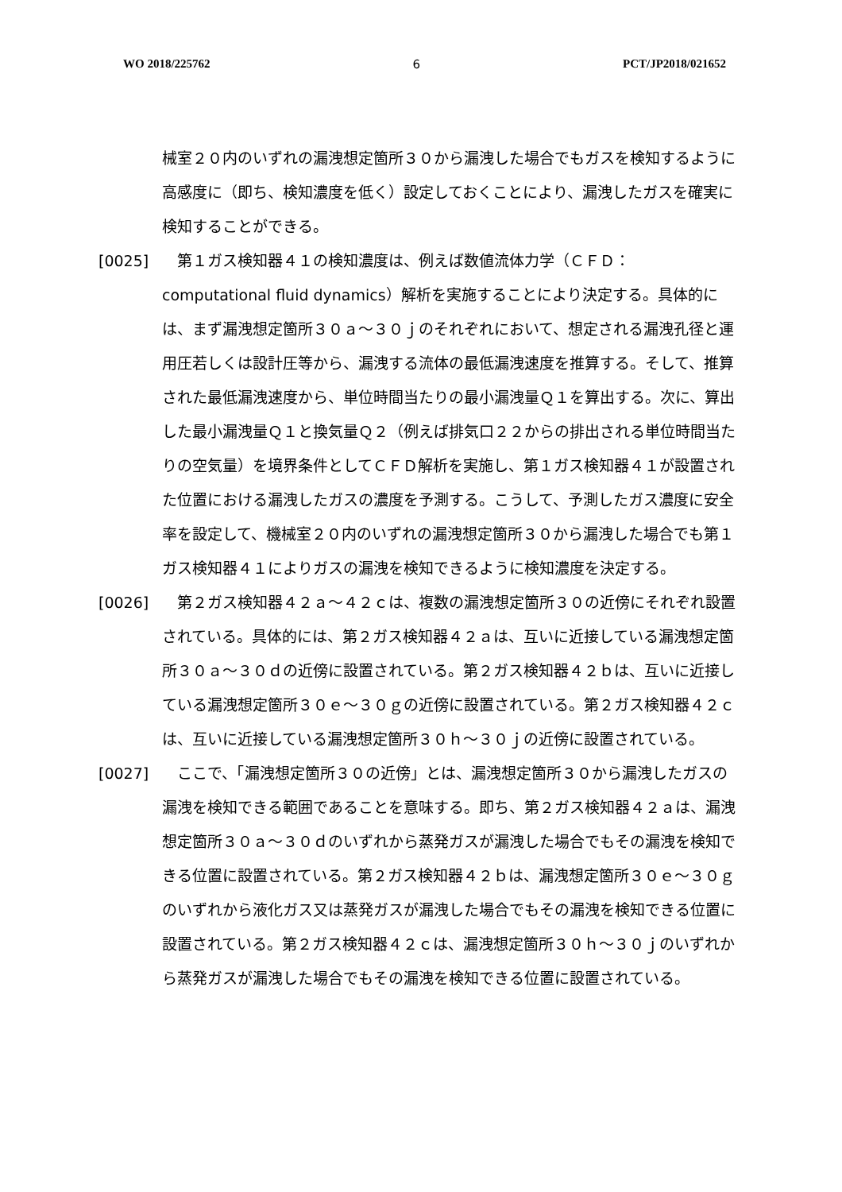WO 2018/225762 6 PCT/JP2018/021652
械室２０内のいずれの漏洩想定箇所３０から漏洩した場合でもガスを検知するように高感度に（即ち、検知濃度を低く）設定しておくことにより、漏洩したガスを確実に検知することができる。
[0025] 　第１ガス検知器４１の検知濃度は、例えば数値流体力学（ＣＦＤ：computational fluid dynamics）解析を実施することにより決定する。具体的には、まず漏洩想定箇所３０ａ～３０ｊのそれぞれにおいて、想定される漏洩孔径と運用圧若しくは設計圧等から、漏洩する流体の最低漏洩速度を推算する。そして、推算された最低漏洩速度から、単位時間当たりの最小漏洩量Ｑ１を算出する。次に、算出した最小漏洩量Ｑ１と換気量Ｑ２（例えば排気口２２からの排出される単位時間当たりの空気量）を境界条件としてＣＦＤ解析を実施し、第１ガス検知器４１が設置された位置における漏洩したガスの濃度を予測する。こうして、予測したガス濃度に安全率を設定して、機械室２０内のいずれの漏洩想定箇所３０から漏洩した場合でも第１ガス検知器４１によりガスの漏洩を検知できるように検知濃度を決定する。
[0026] 　第２ガス検知器４２ａ～４２ｃは、複数の漏洩想定箇所３０の近傍にそれぞれ設置されている。具体的には、第２ガス検知器４２ａは、互いに近接している漏洩想定箇所３０ａ～３０ｄの近傍に設置されている。第２ガス検知器４２ｂは、互いに近接している漏洩想定箇所３０ｅ～３０ｇの近傍に設置されている。第２ガス検知器４２ｃは、互いに近接している漏洩想定箇所３０ｈ～３０ｊの近傍に設置されている。
[0027] 　ここで、「漏洩想定箇所３０の近傍」とは、漏洩想定箇所３０から漏洩したガスの漏洩を検知できる範囲であることを意味する。即ち、第２ガス検知器４２ａは、漏洩想定箇所３０ａ～３０ｄのいずれから蒸発ガスが漏洩した場合でもその漏洩を検知できる位置に設置されている。第２ガス検知器４２ｂは、漏洩想定箇所３０ｅ～３０ｇのいずれから液化ガス又は蒸発ガスが漏洩した場合でもその漏洩を検知できる位置に設置されている。第２ガス検知器４２ｃは、漏洩想定箇所３０ｈ～３０ｊのいずれから蒸発ガスが漏洩した場合でもその漏洩を検知できる位置に設置されている。